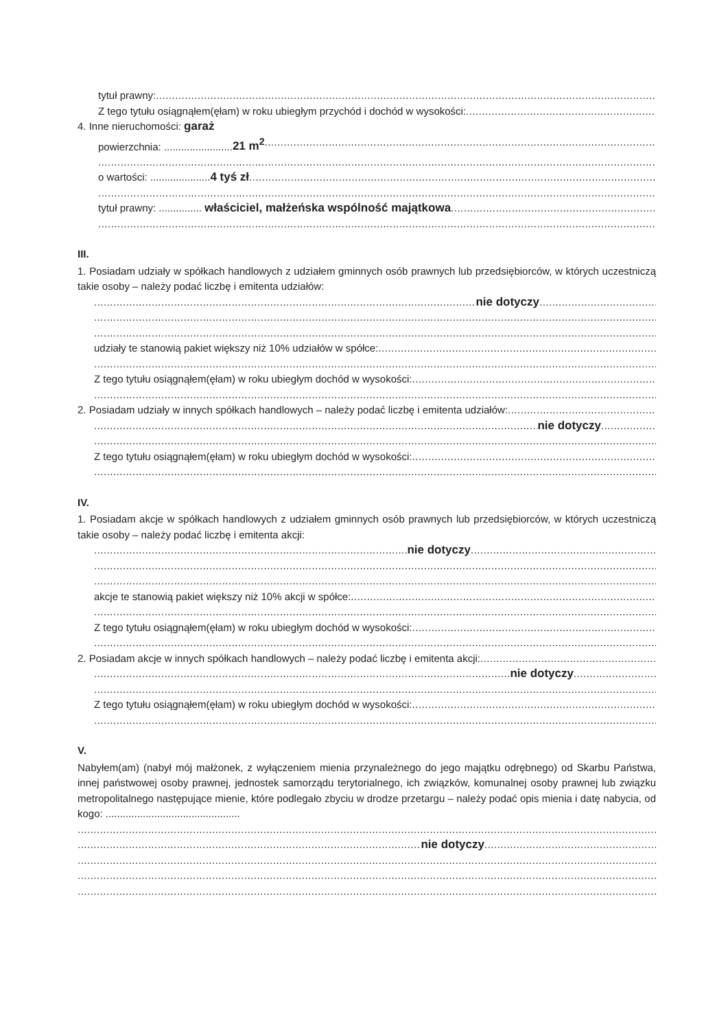tytuł prawny:
Z tego tytułu osiągnąłem(ęłam) w roku ubiegłym przychód i dochód w wysokości:
4. Inne nieruchomości: garaż
powierzchnia: ........................21 m<sup>2</sup>
o wartości: .....................4 tyś zł
tytuł prawny: ............... właściciel, małżeńska wspólność majątkowa
III.
1. Posiadam udziały w spółkach handlowych z udziałem gminnych osób prawnych lub przedsiębiorców, w których uczestniczą takie osoby – należy podać liczbę i emitenta udziałów:
nie dotyczy
udziały te stanowią pakiet większy niż 10% udziałów w spółce:
Z tego tytułu osiągnąłem(ęłam) w roku ubiegłym dochód w wysokości:
2. Posiadam udziały w innych spółkach handlowych – należy podać liczbę i emitenta udziałów:
nie dotyczy
Z tego tytułu osiągnąłem(ęłam) w roku ubiegłym dochód w wysokości:
IV.
1. Posiadam akcje w spółkach handlowych z udziałem gminnych osób prawnych lub przedsiębiorców, w których uczestniczą takie osoby – należy podać liczbę i emitenta akcji:
nie dotyczy
akcje te stanowią pakiet większy niż 10% akcji w spółce:
Z tego tytułu osiągnąłem(ęłam) w roku ubiegłym dochód w wysokości:
2. Posiadam akcje w innych spółkach handlowych – należy podać liczbę i emitenta akcji:
nie dotyczy
Z tego tytułu osiągnąłem(ęłam) w roku ubiegłym dochód w wysokości:
V.
Nabyłem(am) (nabył mój małżonek, z wyłączeniem mienia przynależnego do jego majątku odrębnego) od Skarbu Państwa, innej państwowej osoby prawnej, jednostek samorządu terytorialnego, ich związków, komunalnej osoby prawnej lub związku metropolitalnego następujące mienie, które podlegało zbyciu w drodze przetargu – należy podać opis mienia i datę nabycia, od kogo: ...............................................
nie dotyczy